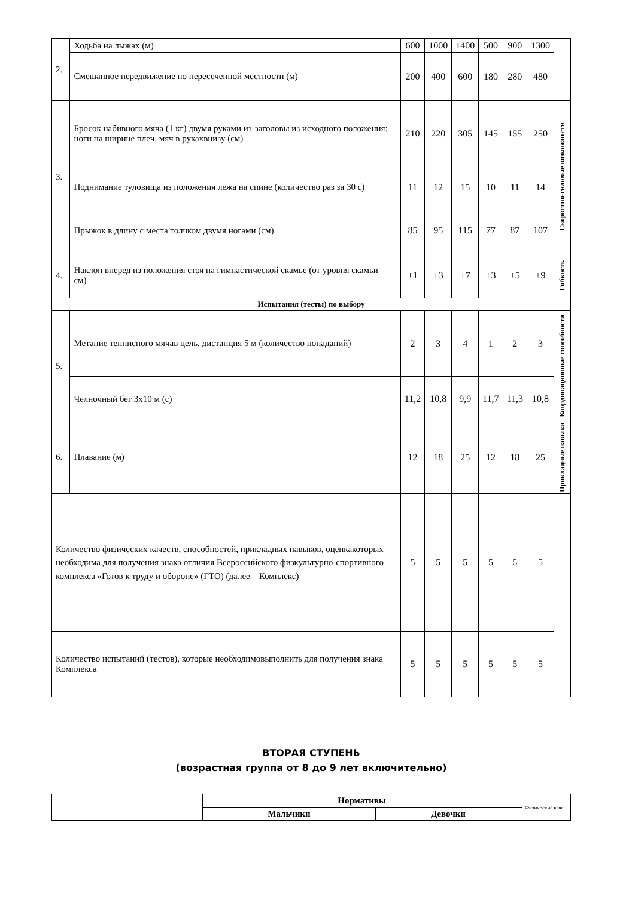| 2. | Ходьба на лыжах (м) | 600 | 1000 | 1400 | 500 | 900 | 1300 | |
| | Смешанное передвижение по пересеченной местности (м) | 200 | 400 | 600 | 180 | 280 | 480 | |
| 3. | Бросок набивного мяча (1 кг) двумя руками из-заголовы из исходного положения: ноги на ширине плеч, мяч в рукахвнизу (см) | 210 | 220 | 305 | 145 | 155 | 250 | Скоростно-силовые возможности |
| | Поднимание туловища из положения лежа на спине (количество раз за 30 с) | 11 | 12 | 15 | 10 | 11 | 14 | |
| | Прыжок в длину с места толчком двумя ногами (см) | 85 | 95 | 115 | 77 | 87 | 107 | |
| 4. | Наклон вперед из положения стоя на гимнастической скамье (от уровня скамьи – см) | +1 | +3 | +7 | +3 | +5 | +9 | Гибкость |
| Испытания (тесты) по выбору | | | | | | | | |
| 5. | Метание теннисного мячав цель, дистанция 5 м (количество попаданий) | 2 | 3 | 4 | 1 | 2 | 3 | Координационные способности |
| | Челночный бег 3х10 м (с) | 11,2 | 10,8 | 9,9 | 11,7 | 11,3 | 10,8 | |
| 6. | Плавание (м) | 12 | 18 | 25 | 12 | 18 | 25 | Прикладные навыки |
| Количество физических качеств, способностей, прикладных навыков, оценкакоторых необходима для получения знака отличия Всероссийского физкультурно-спортивного комплекса «Готов к труду и обороне» (ГТО) (далее – Комплекс) | | 5 | 5 | 5 | 5 | 5 | 5 | |
| Количество испытаний (тестов), которые необходимовыполнить для получения знака Комплекса | | 5 | 5 | 5 | 5 | 5 | 5 | |
ВТОРАЯ СТУПЕНЬ
(возрастная группа от 8 до 9 лет включительно)
| | | Нормативы | | Физические каче |
| | | Мальчики | Девочки | |